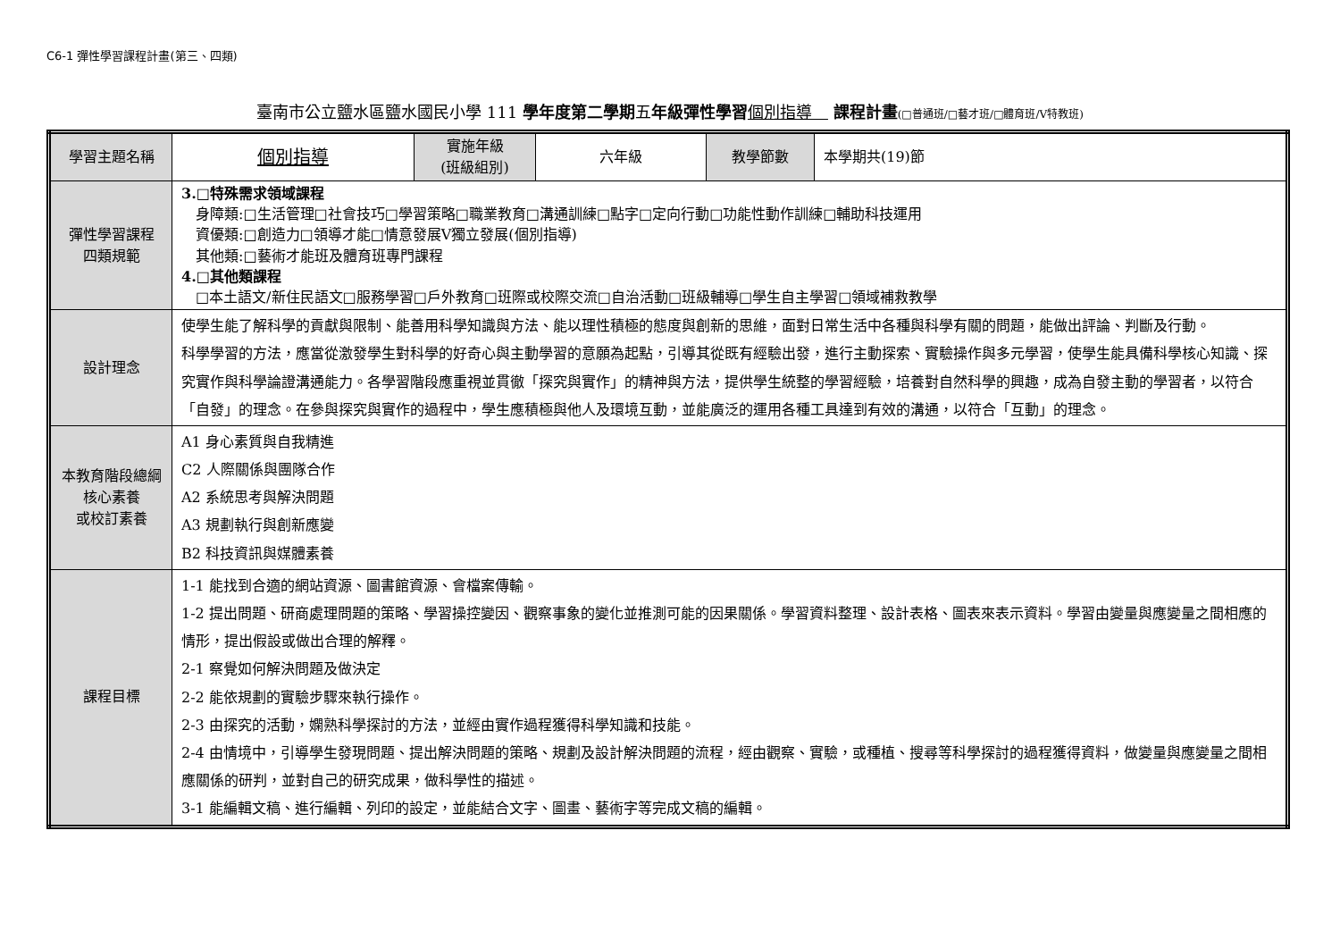C6-1 彈性學習課程計畫(第三、四類)
臺南市公立鹽水區鹽水國民小學 111 學年度第二學期五年級彈性學習 個別指導　 課程計畫(□普通班/□藝才班/□體育班/Ⅴ特教班)
| 學習主題名稱 | 個別指導 | 實施年級 (班級組別) | 六年級 | 教學節數 | 本學期共(19)節 |
| 彈性學習課程 四類規範 | 3.□特殊需求領域課程 身障類:□生活管理□社會技巧□學習策略□職業教育□溝通訓練□點字□定向行動□功能性動作訓練□輔助科技運用 資優類:□創造力□領導才能□情意發展Ⅴ獨立發展(個別指導) 其他類:□藝術才能班及體育班專門課程 4.□其他類課程 □本土語文/新住民語文□服務學習□戶外教育□班際或校際交流□自治活動□班級輔導□學生自主學習□領域補救教學 | | | | |
| 設計理念 | 使學生能了解科學的貢獻與限制、能善用科學知識與方法、能以理性積極的態度與創新的思維，面對日常生活中各種與科學有關的問題，能做出評論、判斷及行動。 科學學習的方法，應當從激發學生對科學的好奇心與主動學習的意願為起點，引導其從既有經驗出發，進行主動探索、實驗操作與多元學習，使學生能具備科學核心知識、探究實作與科學論證溝通能力。各學習階段應重視並貫徹「探究與實作」的精神與方法，提供學生統整的學習經驗，培養對自然科學的興趣，成為自發主動的學習者，以符合「自發」的理念。在參與探究與實作的過程中，學生應積極與他人及環境互動，並能廣泛的運用各種工具達到有效的溝通，以符合「互動」的理念。 | | | | |
| 本教育階段總綱核心素養 或校訂素養 | A1 身心素質與自我精進 C2 人際關係與團隊合作 A2 系統思考與解決問題 A3 規劃執行與創新應變 B2 科技資訊與媒體素養 | | | | |
| 課程目標 | 1-1 能找到合適的網站資源、圖書館資源、會檔案傳輸。 1-2 提出問題、研商處理問題的策略、學習操控變因、觀察事象的變化並推測可能的因果關係。學習資料整理、設計表格、圖表來表示資料。學習由變量與應變量之間相應的情形，提出假設或做出合理的解釋。 2-1 察覺如何解決問題及做決定 2-2 能依規劃的實驗步驟來執行操作。 2-3 由探究的活動，嫻熟科學探討的方法，並經由實作過程獲得科學知識和技能。 2-4 由情境中，引導學生發現問題、提出解決問題的策略、規劃及設計解決問題的流程，經由觀察、實驗，或種植、搜尋等科學探討的過程獲得資料，做變量與應變量之間相應關係的研判，並對自己的研究成果，做科學性的描述。 3-1 能編輯文稿、進行編輯、列印的設定，並能結合文字、圖畫、藝術字等完成文稿的編輯。 | | | | |